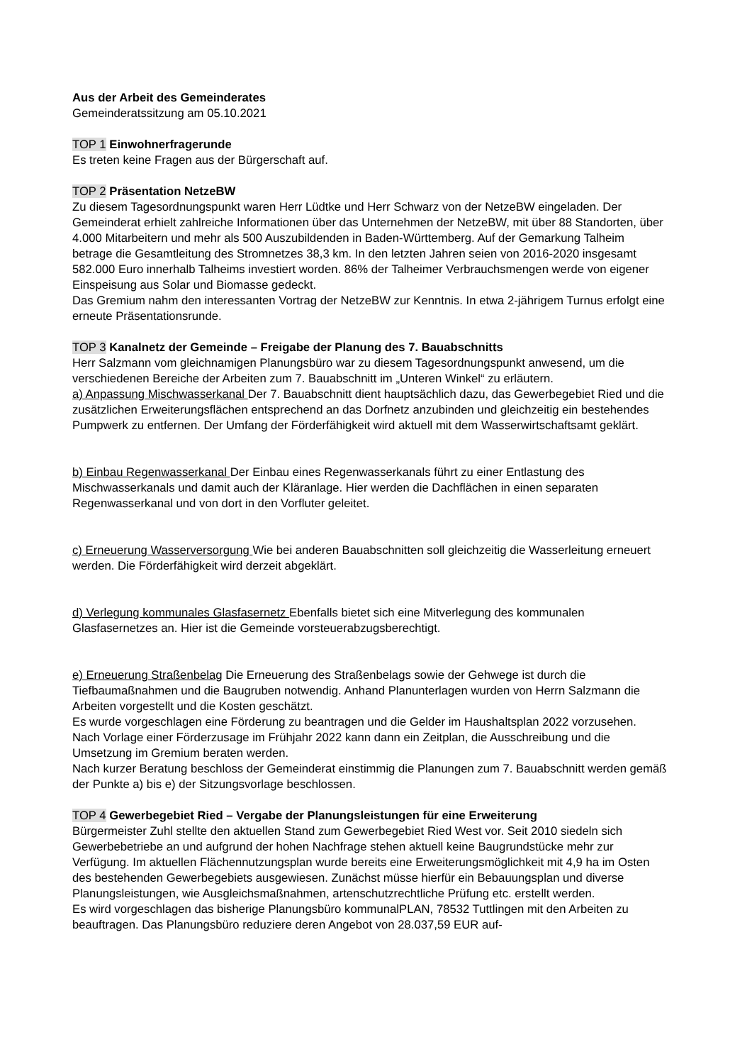Aus der Arbeit des Gemeinderates
Gemeinderatssitzung am 05.10.2021
TOP 1 Einwohnerfragerunde
Es treten keine Fragen aus der Bürgerschaft auf.
TOP 2 Präsentation NetzeBW
Zu diesem Tagesordnungspunkt waren Herr Lüdtke und Herr Schwarz von der NetzeBW eingeladen. Der Gemeinderat erhielt zahlreiche Informationen über das Unternehmen der NetzeBW, mit über 88 Standorten, über 4.000 Mitarbeitern und mehr als 500 Auszubildenden in Baden-Württemberg. Auf der Gemarkung Talheim betrage die Gesamtleitung des Stromnetzes 38,3 km. In den letzten Jahren seien von 2016-2020 insgesamt 582.000 Euro innerhalb Talheims investiert worden. 86% der Talheimer Verbrauchsmengen werde von eigener Einspeisung aus Solar und Biomasse gedeckt.
Das Gremium nahm den interessanten Vortrag der NetzeBW zur Kenntnis. In etwa 2-jährigem Turnus erfolgt eine erneute Präsentationsrunde.
TOP 3 Kanalnetz der Gemeinde – Freigabe der Planung des 7. Bauabschnitts
Herr Salzmann vom gleichnamigen Planungsbüro war zu diesem Tagesordnungspunkt anwesend, um die verschiedenen Bereiche der Arbeiten zum 7. Bauabschnitt im „Unteren Winkel“ zu erläutern.
a) Anpassung Mischwasserkanal Der 7. Bauabschnitt dient hauptsächlich dazu, das Gewerbegebiet Ried und die zusätzlichen Erweiterungsflächen entsprechend an das Dorfnetz anzubinden und gleichzeitig ein bestehendes Pumpwerk zu entfernen. Der Umfang der Förderfähigkeit wird aktuell mit dem Wasserwirtschaftsamt geklärt.
b) Einbau Regenwasserkanal Der Einbau eines Regenwasserkanals führt zu einer Entlastung des Mischwasserkanals und damit auch der Kläranlage. Hier werden die Dachflächen in einen separaten Regenwasserkanal und von dort in den Vorfluter geleitet.
c) Erneuerung Wasserversorgung Wie bei anderen Bauabschnitten soll gleichzeitig die Wasserleitung erneuert werden. Die Förderfähigkeit wird derzeit abgeklärt.
d) Verlegung kommunales Glasfasernetz Ebenfalls bietet sich eine Mitverlegung des kommunalen Glasfasernetzes an. Hier ist die Gemeinde vorsteuerabzugsberechtigt.
e) Erneuerung Straßenbelag Die Erneuerung des Straßenbelags sowie der Gehwege ist durch die Tiefbaumaßnahmen und die Baugruben notwendig. Anhand Planunterlagen wurden von Herrn Salzmann die Arbeiten vorgestellt und die Kosten geschätzt.
Es wurde vorgeschlagen eine Förderung zu beantragen und die Gelder im Haushaltsplan 2022 vorzusehen. Nach Vorlage einer Förderzusage im Frühjahr 2022 kann dann ein Zeitplan, die Ausschreibung und die Umsetzung im Gremium beraten werden.
Nach kurzer Beratung beschloss der Gemeinderat einstimmig die Planungen zum 7. Bauabschnitt werden gemäß der Punkte a) bis e) der Sitzungsvorlage beschlossen.
TOP 4 Gewerbegebiet Ried – Vergabe der Planungsleistungen für eine Erweiterung
Bürgermeister Zuhl stellte den aktuellen Stand zum Gewerbegebiet Ried West vor. Seit 2010 siedeln sich Gewerbebetriebe an und aufgrund der hohen Nachfrage stehen aktuell keine Baugrundstücke mehr zur Verfügung. Im aktuellen Flächennutzungsplan wurde bereits eine Erweiterungsmöglichkeit mit 4,9 ha im Osten des bestehenden Gewerbegebiets ausgewiesen. Zunächst müsse hierfür ein Bebauungsplan und diverse Planungsleistungen, wie Ausgleichsmaßnahmen, artenschutzrechtliche Prüfung etc. erstellt werden.
Es wird vorgeschlagen das bisherige Planungsbüro kommunalPLAN, 78532 Tuttlingen mit den Arbeiten zu beauftragen. Das Planungsbüro reduziere deren Angebot von 28.037,59 EUR auf-